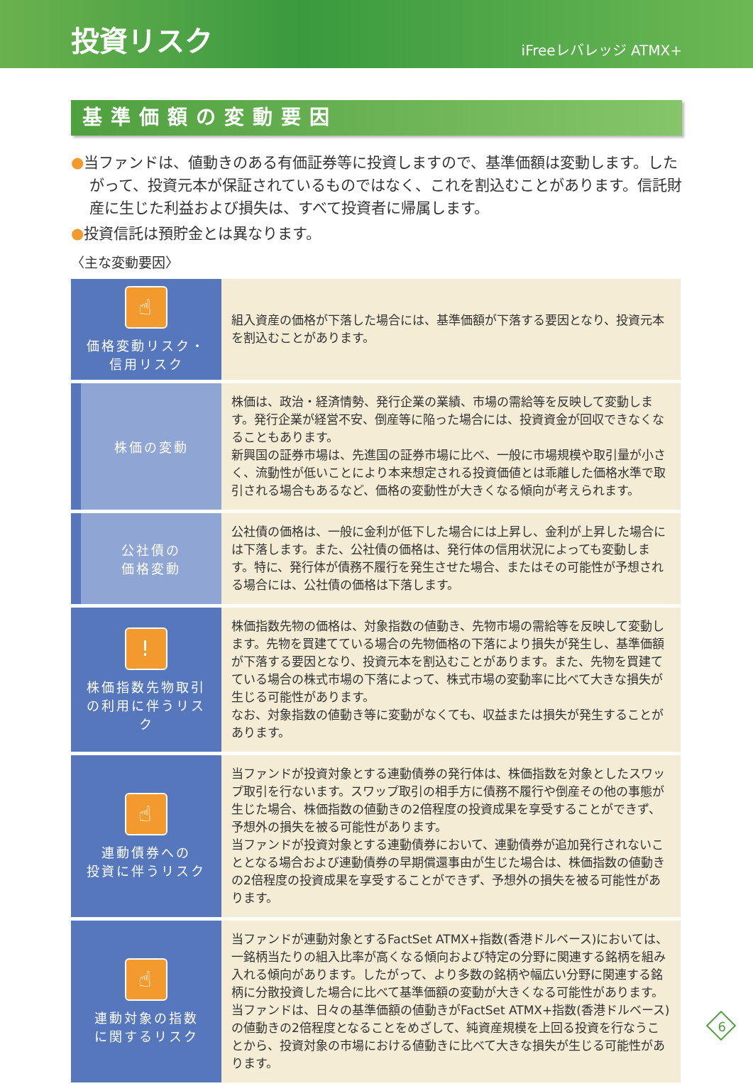投資リスク
iFreeレバレッジ ATMX+
基準価額の変動要因
●当ファンドは、値動きのある有価証券等に投資しますので、基準価額は変動します。したがって、投資元本が保証されているものではなく、これを割込むことがあります。信託財産に生じた利益および損失は、すべて投資者に帰属します。
●投資信託は預貯金とは異なります。
〈主な変動要因〉
| ☝ 価格変動リスク・ 信用リスク | 組入資産の価格が下落した場合には、基準価額が下落する要因となり、投資元本を割込むことがあります。 |
| 株価の変動 | 株価は、政治・経済情勢、発行企業の業績、市場の需給等を反映して変動します。発行企業が経営不安、倒産等に陥った場合には、投資資金が回収できなくなることもあります。 新興国の証券市場は、先進国の証券市場に比べ、一般に市場規模や取引量が小さく、流動性が低いことにより本来想定される投資価値とは乖離した価格水準で取引される場合もあるなど、価格の変動性が大きくなる傾向が考えられます。 |
| 公社債の 価格変動 | 公社債の価格は、一般に金利が低下した場合には上昇し、金利が上昇した場合には下落します。また、公社債の価格は、発行体の信用状況によっても変動します。特に、発行体が債務不履行を発生させた場合、またはその可能性が予想される場合には、公社債の価格は下落します。 |
| ! 株価指数先物取引の利用に伴うリスク | 株価指数先物の価格は、対象指数の値動き、先物市場の需給等を反映して変動します。先物を買建てている場合の先物価格の下落により損失が発生し、基準価額が下落する要因となり、投資元本を割込むことがあります。また、先物を買建てている場合の株式市場の下落によって、株式市場の変動率に比べて大きな損失が生じる可能性があります。 なお、対象指数の値動き等に変動がなくても、収益または損失が発生することがあります。 |
| ☝ 連動債券への 投資に伴うリスク | 当ファンドが投資対象とする連動債券の発行体は、株価指数を対象としたスワップ取引を行ないます。スワップ取引の相手方に債務不履行や倒産その他の事態が生じた場合、株価指数の値動きの2倍程度の投資成果を享受することができず、予想外の損失を被る可能性があります。 当ファンドが投資対象とする連動債券において、連動債券が追加発行されないこととなる場合および連動債券の早期償還事由が生じた場合は、株価指数の値動きの2倍程度の投資成果を享受することができず、予想外の損失を被る可能性があります。 |
| ☝ 連動対象の指数 に関するリスク | 当ファンドが連動対象とするFactSet ATMX+指数(香港ドルベース)においては、一銘柄当たりの組入比率が高くなる傾向および特定の分野に関連する銘柄を組み入れる傾向があります。したがって、より多数の銘柄や幅広い分野に関連する銘柄に分散投資した場合に比べて基準価額の変動が大きくなる可能性があります。 当ファンドは、日々の基準価額の値動きがFactSet ATMX+指数(香港ドルベース)の値動きの2倍程度となることをめざして、純資産規模を上回る投資を行なうことから、投資対象の市場における値動きに比べて大きな損失が生じる可能性があります。 |
6